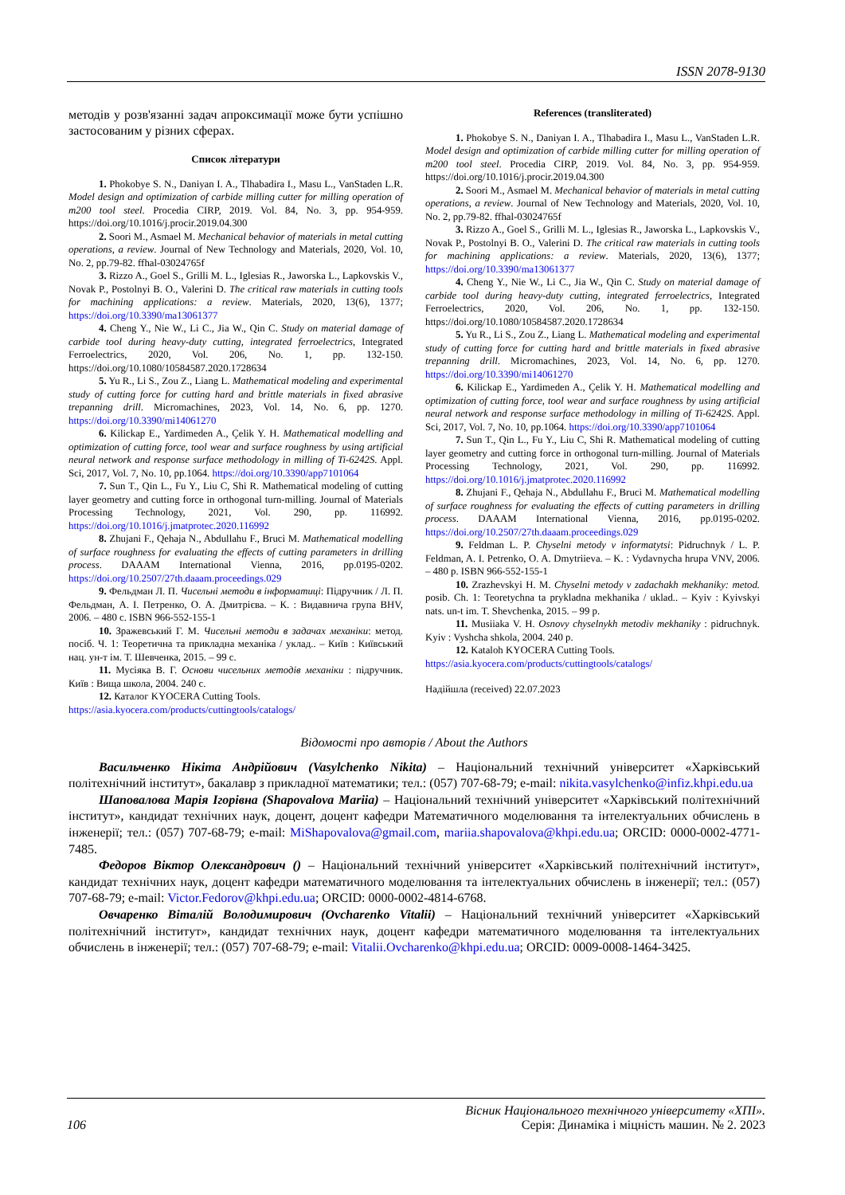ISSN 2078-9130
методів у розв'язанні задач апроксимації може бути успішно застосованим у різних сферах.
Список літератури
1. Phokobye S. N., Daniyan I. A., Tlhabadira I., Masu L., VanStaden L.R. Model design and optimization of carbide milling cutter for milling operation of m200 tool steel. Procedia CIRP, 2019. Vol. 84, No. 3, pp. 954-959. https://doi.org/10.1016/j.procir.2019.04.300
2. Soori M., Asmael M. Mechanical behavior of materials in metal cutting operations, a review. Journal of New Technology and Materials, 2020, Vol. 10, No. 2, pp.79-82. ffhal-03024765f
3. Rizzo A., Goel S., Grilli M. L., Iglesias R., Jaworska L., Lapkovskis V., Novak P., Postolnyi B. O., Valerini D. The critical raw materials in cutting tools for machining applications: a review. Materials, 2020, 13(6), 1377; https://doi.org/10.3390/ma13061377
4. Cheng Y., Nie W., Li C., Jia W., Qin C. Study on material damage of carbide tool during heavy-duty cutting, integrated ferroelectrics, Integrated Ferroelectrics, 2020, Vol. 206, No. 1, pp. 132-150. https://doi.org/10.1080/10584587.2020.1728634
5. Yu R., Li S., Zou Z., Liang L. Mathematical modeling and experimental study of cutting force for cutting hard and brittle materials in fixed abrasive trepanning drill. Micromachines, 2023, Vol. 14, No. 6, pp. 1270. https://doi.org/10.3390/mi14061270
6. Kilickap E., Yardimeden A., Çelik Y. H. Mathematical modelling and optimization of cutting force, tool wear and surface roughness by using artificial neural network and response surface methodology in milling of Ti-6242S. Appl. Sci, 2017, Vol. 7, No. 10, pp.1064. https://doi.org/10.3390/app7101064
7. Sun T., Qin L., Fu Y., Liu C, Shi R. Mathematical modeling of cutting layer geometry and cutting force in orthogonal turn-milling. Journal of Materials Processing Technology, 2021, Vol. 290, pp. 116992. https://doi.org/10.1016/j.jmatprotec.2020.116992
8. Zhujani F., Qehaja N., Abdullahu F., Bruci M. Mathematical modelling of surface roughness for evaluating the effects of cutting parameters in drilling process. DAAAM International Vienna, 2016, pp.0195-0202. https://doi.org/10.2507/27th.daaam.proceedings.029
9. Фельдман Л. П. Чисельні методи в інформатиці: Підручник / Л. П. Фельдман, А. І. Петренко, О. А. Дмитрієва. – К. : Видавнича група BHV, 2006. – 480 с. ISBN 966-552-155-1
10. Зражевський Г. М. Чисельні методи в задачах механіки: метод. посіб. Ч. 1: Теоретична та прикладна механіка / уклад.. – Київ : Київський нац. ун-т ім. Т. Шевченка, 2015. – 99 с.
11. Мусіяка В. Г. Основи чисельних методів механіки : підручник. Київ : Вища школа, 2004. 240 с.
12. Каталог KYOCERA Cutting Tools.
https://asia.kyocera.com/products/cuttingtools/catalogs/
References (transliterated)
1. Phokobye S. N., Daniyan I. A., Tlhabadira I., Masu L., VanStaden L.R. Model design and optimization of carbide milling cutter for milling operation of m200 tool steel. Procedia CIRP, 2019. Vol. 84, No. 3, pp. 954-959. https://doi.org/10.1016/j.procir.2019.04.300
2. Soori M., Asmael M. Mechanical behavior of materials in metal cutting operations, a review. Journal of New Technology and Materials, 2020, Vol. 10, No. 2, pp.79-82. ffhal-03024765f
3. Rizzo A., Goel S., Grilli M. L., Iglesias R., Jaworska L., Lapkovskis V., Novak P., Postolnyi B. O., Valerini D. The critical raw materials in cutting tools for machining applications: a review. Materials, 2020, 13(6), 1377; https://doi.org/10.3390/ma13061377
4. Cheng Y., Nie W., Li C., Jia W., Qin C. Study on material damage of carbide tool during heavy-duty cutting, integrated ferroelectrics, Integrated Ferroelectrics, 2020, Vol. 206, No. 1, pp. 132-150. https://doi.org/10.1080/10584587.2020.1728634
5. Yu R., Li S., Zou Z., Liang L. Mathematical modeling and experimental study of cutting force for cutting hard and brittle materials in fixed abrasive trepanning drill. Micromachines, 2023, Vol. 14, No. 6, pp. 1270. https://doi.org/10.3390/mi14061270
6. Kilickap E., Yardimeden A., Çelik Y. H. Mathematical modelling and optimization of cutting force, tool wear and surface roughness by using artificial neural network and response surface methodology in milling of Ti-6242S. Appl. Sci, 2017, Vol. 7, No. 10, pp.1064. https://doi.org/10.3390/app7101064
7. Sun T., Qin L., Fu Y., Liu C, Shi R. Mathematical modeling of cutting layer geometry and cutting force in orthogonal turn-milling. Journal of Materials Processing Technology, 2021, Vol. 290, pp. 116992. https://doi.org/10.1016/j.jmatprotec.2020.116992
8. Zhujani F., Qehaja N., Abdullahu F., Bruci M. Mathematical modelling of surface roughness for evaluating the effects of cutting parameters in drilling process. DAAAM International Vienna, 2016, pp.0195-0202. https://doi.org/10.2507/27th.daaam.proceedings.029
9. Feldman L. P. Chyselni metody v informatytsi: Pidruchnyk / L. P. Feldman, A. I. Petrenko, O. A. Dmytriieva. – K. : Vydavnycha hrupa VNV, 2006. – 480 p. ISBN 966-552-155-1
10. Zrazhevskyi H. M. Chyselni metody v zadachakh mekhaniky: metod. posib. Ch. 1: Teoretychna ta prykladna mekhanika / uklad.. – Kyiv : Kyivskyi nats. un-t im. T. Shevchenka, 2015. – 99 p.
11. Musiiaka V. H. Osnovy chyselnykh metodiv mekhaniky : pidruchnyk. Kyiv : Vyshcha shkola, 2004. 240 p.
12. Kataloh KYOCERA Cutting Tools.
https://asia.kyocera.com/products/cuttingtools/catalogs/
Надійшла (received) 22.07.2023
Відомості про авторів / About the Authors
Васильченко Нікіта Андрійович (Vasylchenko Nikita) – Національний технічний університет «Харківський політехнічний інститут», бакалавр з прикладної математики; тел.: (057) 707-68-79; e-mail: nikita.vasylchenko@infiz.khpi.edu.ua
Шаповалова Марія Ігорівна (Shapovalova Mariia) – Національний технічний університет «Харківський політехнічний інститут», кандидат технічних наук, доцент, доцент кафедри Математичного моделювання та інтелектуальних обчислень в інженерії; тел.: (057) 707-68-79; e-mail: MiShapovalova@gmail.com, mariia.shapovalova@khpi.edu.ua; ORCID: 0000-0002-4771-7485.
Федоров Віктор Олександрович () – Національний технічний університет «Харківський політехнічний інститут», кандидат технічних наук, доцент кафедри математичного моделювання та інтелектуальних обчислень в інженерії; тел.: (057) 707-68-79; e-mail: Victor.Fedorov@khpi.edu.ua; ORCID: 0000-0002-4814-6768.
Овчаренко Віталій Володимирович (Ovcharenko Vitalii) – Національний технічний університет «Харківський політехнічний інститут», кандидат технічних наук, доцент кафедри математичного моделювання та інтелектуальних обчислень в інженерії; тел.: (057) 707-68-79; e-mail: Vitalii.Ovcharenko@khpi.edu.ua; ORCID: 0009-0008-1464-3425.
106
Вісник Національного технічного університету «ХПІ».
Серія: Динаміка і міцність машин. № 2. 2023